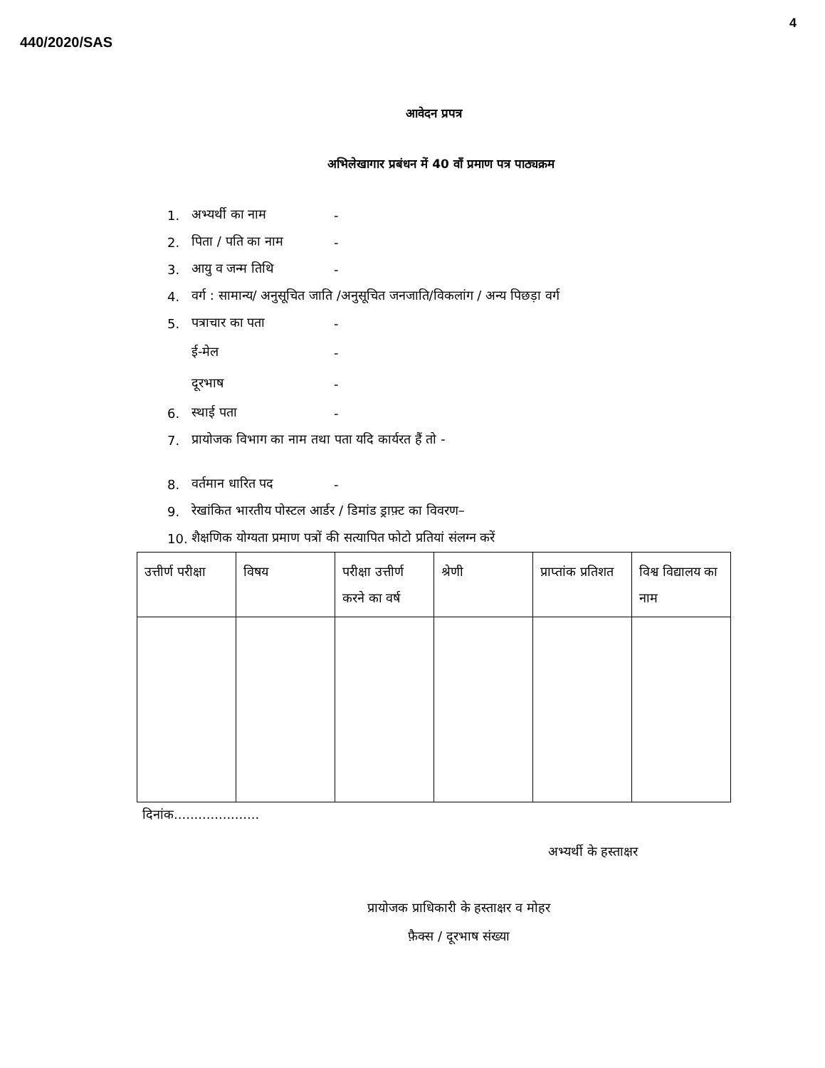4
440/2020/SAS
आवेदन प्रपत्र
अभिलेखागार प्रबंधन में 40 वाँ प्रमाण पत्र पाठ्यक्रम
1. अभ्यर्थी का नाम -
2. पिता / पति का नाम -
3. आयु व जन्म तिथि -
4. वर्ग : सामान्य/ अनुसूचित जाति /अनुसूचित जनजाति/विकलांग / अन्य पिछड़ा वर्ग
5. पत्राचार का पता -
ई-मेल -
दूरभाष -
6. स्थाई पता -
7. प्रायोजक विभाग का नाम तथा पता यदि कार्यरत हैं तो -
8. वर्तमान धारित पद -
9. रेखांकित भारतीय पोस्टल आर्डर / डिमांड ड्राफ़्ट का विवरण–
10. शैक्षणिक योग्यता प्रमाण पत्रों की सत्यापित फोटो प्रतियां संलग्न करें
| उत्तीर्ण परीक्षा | विषय | परीक्षा उत्तीर्ण करने का वर्ष | श्रेणी | प्राप्तांक प्रतिशत | विश्व विद्यालय का नाम |
| --- | --- | --- | --- | --- | --- |
दिनांक.....................
अभ्यर्थी के हस्ताक्षर
प्रायोजक प्राधिकारी के हस्ताक्षर व मोहर
फ़ैक्स / दूरभाष संख्या